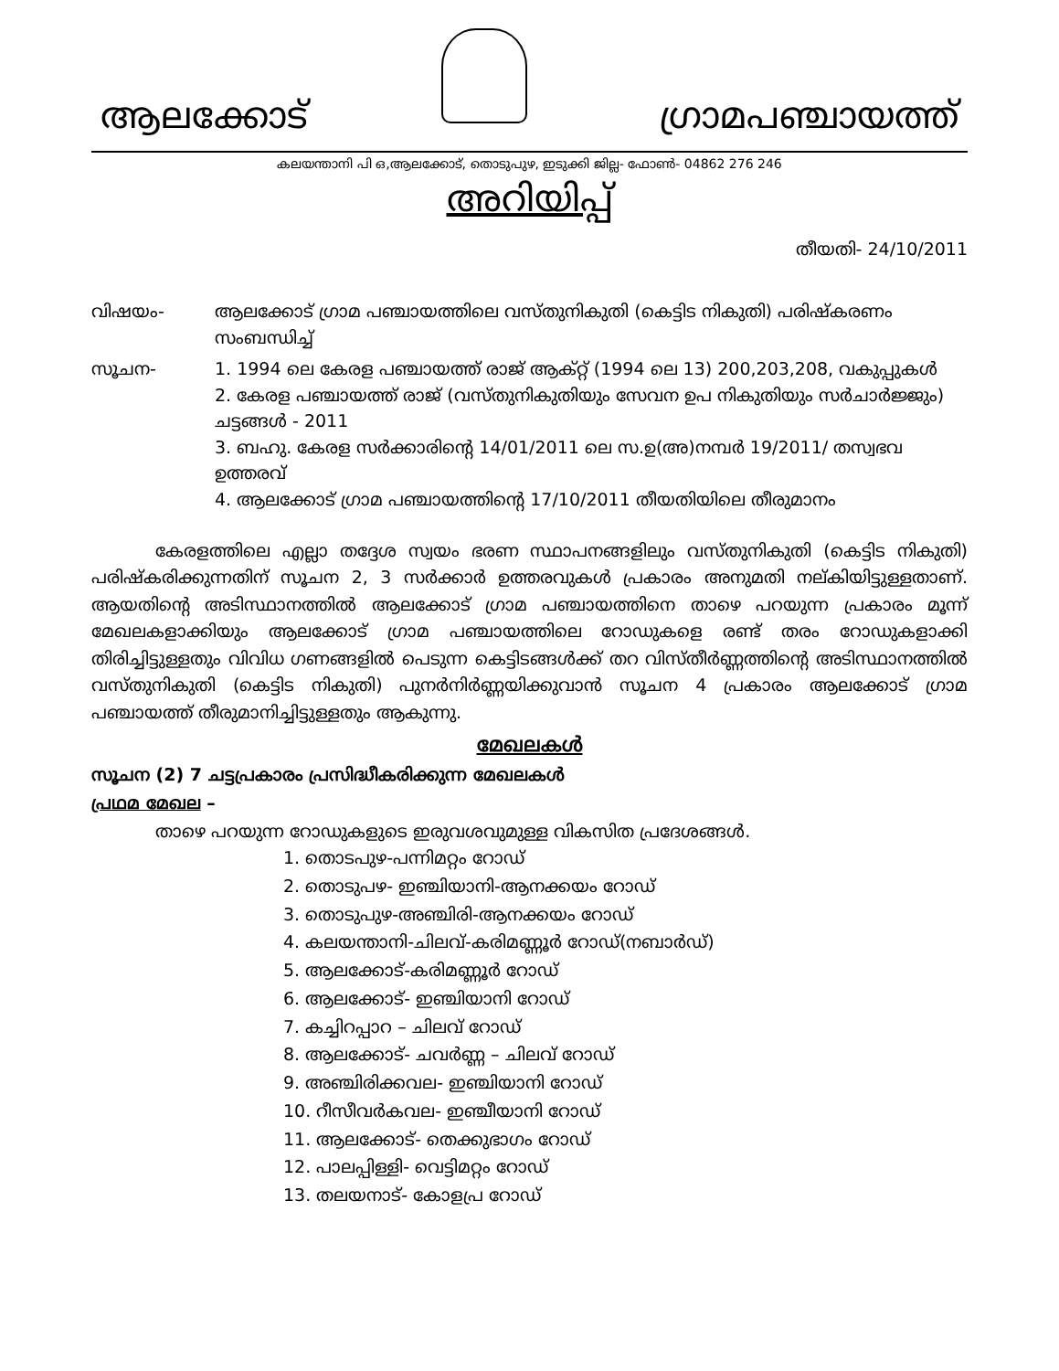ആലക്കോട്
ഗ്രാമപഞ്ചായത്ത്
കലയന്താനി പി ഒ,ആലക്കോട്, തൊടുപുഴ, ഇടുക്കി ജില്ല- ഫോൺ- 04862 276 246
അറിയിപ്പ്
തീയതി- 24/10/2011
വിഷയം- ആലക്കോട് ഗ്രാമ പഞ്ചായത്തിലെ വസ്തുനികുതി (കെട്ടിട നികുതി) പരിഷ്കരണം സംബന്ധിച്ച്
സൂചന- 1. 1994 ലെ കേരള പഞ്ചായത്ത് രാജ് ആക്റ്റ് (1994 ലെ 13) 200,203,208, വകുപ്പുകൾ
2. കേരള പഞ്ചായത്ത് രാജ് (വസ്തുനികുതിയും സേവന ഉപ നികുതിയും സർചാർജ്ജും) ചട്ടങ്ങൾ - 2011
3. ബഹു. കേരള സർക്കാരിന്റെ 14/01/2011 ലെ സ.ഉ(അ)നമ്പർ 19/2011/ തസ്വഭവ ഉത്തരവ്
4. ആലക്കോട് ഗ്രാമ പഞ്ചായത്തിന്റെ 17/10/2011 തീയതിയിലെ തീരുമാനം
കേരളത്തിലെ എല്ലാ തദ്ദേശ സ്വയം ഭരണ സ്ഥാപനങ്ങളിലും വസ്തുനികുതി (കെട്ടിട നികുതി) പരിഷ്കരിക്കുന്നതിന് സൂചന 2, 3 സർക്കാർ ഉത്തരവുകൾ പ്രകാരം അനുമതി നല്കിയിട്ടുള്ളതാണ്. ആയതിന്റെ അടിസ്ഥാനത്തിൽ ആലക്കോട് ഗ്രാമ പഞ്ചായത്തിനെ താഴെ പറയുന്ന പ്രകാരം മൂന്ന് മേഖലകളാക്കിയും ആലക്കോട് ഗ്രാമ പഞ്ചായത്തിലെ റോഡുകളെ രണ്ട് തരം റോഡുകളാക്കി തിരിച്ചിട്ടുള്ളതും വിവിധ ഗണങ്ങളിൽ പെടുന്ന കെട്ടിടങ്ങൾക്ക് തറ വിസ്തീർണ്ണത്തിന്റെ അടിസ്ഥാനത്തിൽ വസ്തുനികുതി (കെട്ടിട നികുതി) പുനർനിർണ്ണയിക്കുവാൻ സൂചന 4 പ്രകാരം ആലക്കോട് ഗ്രാമ പഞ്ചായത്ത് തീരുമാനിച്ചിട്ടുള്ളതും ആകുന്നു.
മേഖലകൾ
സൂചന (2) 7 ചട്ടപ്രകാരം പ്രസിദ്ധീകരിക്കുന്ന മേഖലകൾ
പ്രഥമ മേഖല –
താഴെ പറയുന്ന റോഡുകളുടെ ഇരുവശവുമുള്ള വികസിത പ്രദേശങ്ങൾ.
1. തൊടപുഴ-പന്നിമറ്റം റോഡ്
2. തൊടുപഴ- ഇഞ്ചിയാനി-ആനക്കയം റോഡ്
3. തൊടുപുഴ-അഞ്ചിരി-ആനക്കയം റോഡ്
4. കലയന്താനി-ചിലവ്-കരിമണ്ണൂർ റോഡ്(നബാർഡ്)
5. ആലക്കോട്-കരിമണ്ണൂർ റോഡ്
6. ആലക്കോട്- ഇഞ്ചിയാനി റോഡ്
7. കച്ചിറപ്പാറ – ചിലവ് റോഡ്
8. ആലക്കോട്- ചവർണ്ണ – ചിലവ് റോഡ്
9. അഞ്ചിരിക്കവല- ഇഞ്ചിയാനി റോഡ്
10. റീസീവർകവല- ഇഞ്ചീയാനി റോഡ്
11. ആലക്കോട്- തെക്കുഭാഗം റോഡ്
12. പാലപ്പിള്ളി- വെട്ടിമറ്റം റോഡ്
13. തലയനാട്- കോളപ്ര റോഡ്